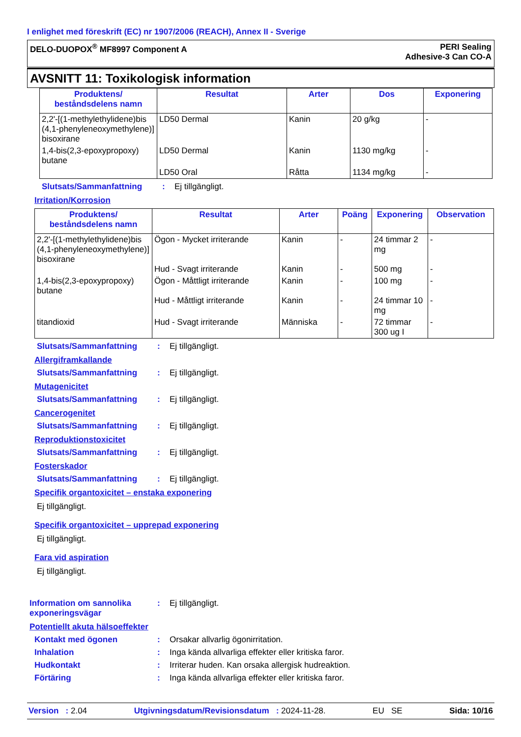I enlighet med föreskrift (EC) nr 1907/2006 (REACH), Annex II - Sverige
DELO-DUOPOX<sup>®</sup> MF8997 Component A
PERI Sealing
Adhesive-3 Can CO-A
AVSNITT 11: Toxikologisk information
| Produktens/ beståndsdelens namn | Resultat | Arter | Dos | Exponering |
| --- | --- | --- | --- | --- |
| 2,2'-[(1-methylethylidene)bis (4,1-phenyleneoxymethylene)] bisoxirane | LD50 Dermal | Kanin | 20 g/kg | - |
| 1,4-bis(2,3-epoxypropoxy) butane | LD50 Dermal | Kanin | 1130 mg/kg | - |
| | LD50 Oral | Råtta | 1134 mg/kg | - |
Slutsats/Sammanfattning : Ej tillgängligt.
Irritation/Korrosion
| Produktens/ beståndsdelens namn | Resultat | Arter | Poäng | Exponering | Observation |
| --- | --- | --- | --- | --- | --- |
| 2,2'-[(1-methylethylidene)bis (4,1-phenyleneoxymethylene)] bisoxirane | Ögon - Mycket irriterande Hud - Svagt irriterande | Kanin Kanin | - - | 24 timmar 2 mg 500 mg | - - |
| 1,4-bis(2,3-epoxypropoxy) butane | Ögon - Måttligt irriterande Hud - Måttligt irriterande | Kanin Kanin | - - | 100 mg 24 timmar 10 mg | - - |
| titandioxid | Hud - Svagt irriterande | Människa | - | 72 timmar 300 ug I | - |
Slutsats/Sammanfattning : Ej tillgängligt.
Allergiframkallande
Slutsats/Sammanfattning : Ej tillgängligt.
Mutagenicitet
Slutsats/Sammanfattning : Ej tillgängligt.
Cancerogenitet
Slutsats/Sammanfattning : Ej tillgängligt.
Reproduktionstoxicitet
Slutsats/Sammanfattning : Ej tillgängligt.
Fosterskador
Slutsats/Sammanfattning : Ej tillgängligt.
Specifik organtoxicitet – enstaka exponering
Ej tillgängligt.
Specifik organtoxicitet – upprepad exponering
Ej tillgängligt.
Fara vid aspiration
Ej tillgängligt.
Information om sannolika exponeringsvägar
: Ej tillgängligt.
Potentiellt akuta hälsoeffekter
Kontakt med ögonen : Orsakar allvarlig ögonirritation.
Inhalation : Inga kända allvarliga effekter eller kritiska faror.
Hudkontakt : Irriterar huden. Kan orsaka allergisk hudreaktion.
Förtäring : Inga kända allvarliga effekter eller kritiska faror.
Version : 2.04 Utgivningsdatum/Revisionsdatum : 2024-11-28. EU SE Sida: 10/16